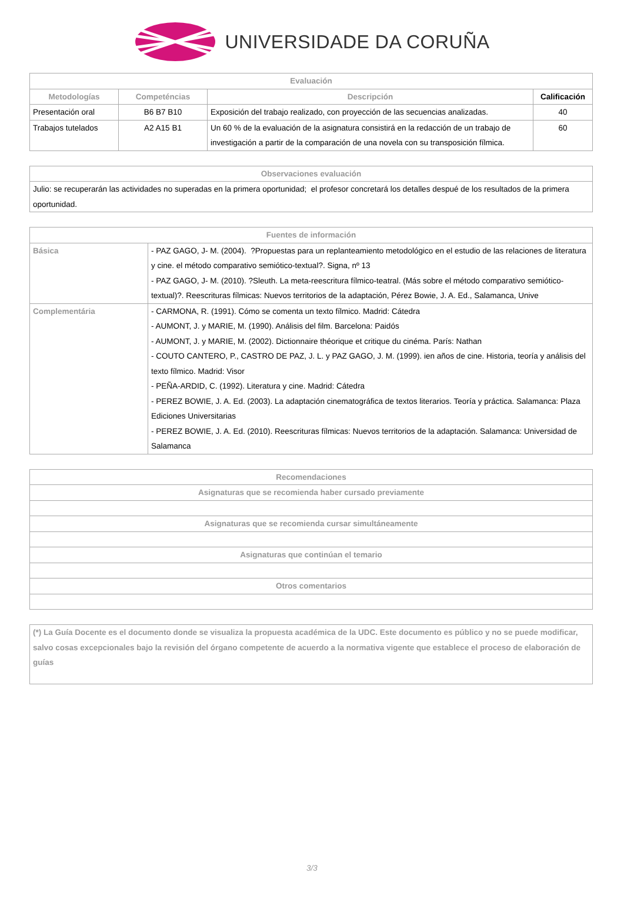UNIVERSIDADE DA CORUÑA
| Evaluación | | | |
| --- | --- | --- | --- |
| Metodologías | Competéncias | Descripción | Calificación |
| Presentación oral | B6 B7 B10 | Exposición del trabajo realizado, con proyección de las secuencias analizadas. | 40 |
| Trabajos tutelados | A2 A15 B1 | Un 60 % de la evaluación de la asignatura consistirá en la redacción de un trabajo de investigación a partir de la comparación de una novela con su transposición fílmica. | 60 |
| Observaciones evaluación |
| --- |
| Julio: se recuperarán las actividades no superadas en la primera oportunidad; el profesor concretará los detalles despué de los resultados de la primera oportunidad. |
| Fuentes de información | |
| --- | --- |
| Básica | - PAZ GAGO, J- M. (2004). ?Propuestas para un replanteamiento metodológico en el estudio de las relaciones de literatura y cine. el método comparativo semiótico-textual?. Signa, nº 13 - PAZ GAGO, J- M. (2010). ?Sleuth. La meta-reescritura fílmico-teatral. (Más sobre el método comparativo semiótico-textual)?. Reescrituras fílmicas: Nuevos territorios de la adaptación, Pérez Bowie, J. A. Ed., Salamanca, Unive |
| Complementária | - CARMONA, R. (1991). Cómo se comenta un texto fílmico. Madrid: Cátedra - AUMONT, J. y MARIE, M. (1990). Análisis del film. Barcelona: Paidós - AUMONT, J. y MARIE, M. (2002). Dictionnaire théorique et critique du cinéma. París: Nathan - COUTO CANTERO, P., CASTRO DE PAZ, J. L. y PAZ GAGO, J. M. (1999). ien años de cine. Historia, teoría y análisis del texto fílmico. Madrid: Visor - PEÑA-ARDID, C. (1992). Literatura y cine. Madrid: Cátedra - PEREZ BOWIE, J. A. Ed. (2003). La adaptación cinematográfica de textos literarios. Teoría y práctica. Salamanca: Plaza Ediciones Universitarias - PEREZ BOWIE, J. A. Ed. (2010). Reescrituras fílmicas: Nuevos territorios de la adaptación. Salamanca: Universidad de Salamanca |
| Recomendaciones |
| --- |
| Asignaturas que se recomienda haber cursado previamente |
| Asignaturas que se recomienda cursar simultáneamente |
| Asignaturas que continúan el temario |
| Otros comentarios |
| (*) La Guía Docente es el documento donde se visualiza la propuesta académica de la UDC. Este documento es público y no se puede modificar, salvo cosas excepcionales bajo la revisión del órgano competente de acuerdo a la normativa vigente que establece el proceso de elaboración de guías |
3/3